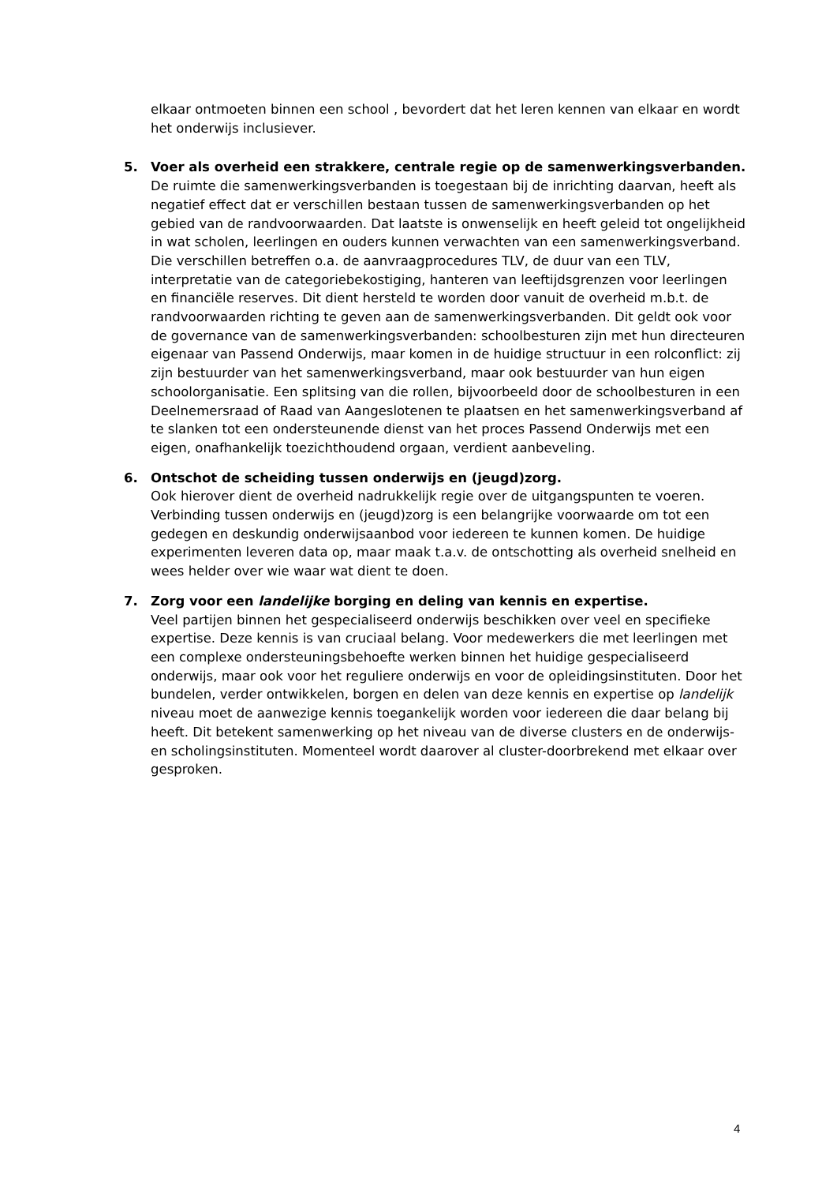elkaar ontmoeten binnen een school , bevordert dat het leren kennen van elkaar en wordt het onderwijs inclusiever.
5. Voer als overheid een strakkere, centrale regie op de samenwerkingsverbanden.
De ruimte die samenwerkingsverbanden is toegestaan bij de inrichting daarvan, heeft als negatief effect dat er verschillen bestaan tussen de samenwerkingsverbanden op het gebied van de randvoorwaarden. Dat laatste is onwenselijk en heeft geleid tot ongelijkheid in wat scholen, leerlingen en ouders kunnen verwachten van een samenwerkingsverband. Die verschillen betreffen o.a. de aanvraagprocedures TLV, de duur van een TLV, interpretatie van de categoriebekostiging, hanteren van leeftijdsgrenzen voor leerlingen en financiële reserves. Dit dient hersteld te worden door vanuit de overheid m.b.t. de randvoorwaarden richting te geven aan de samenwerkingsverbanden. Dit geldt ook voor de governance van de samenwerkingsverbanden: schoolbesturen zijn met hun directeuren eigenaar van Passend Onderwijs, maar komen in de huidige structuur in een rolconflict: zij zijn bestuurder van het samenwerkingsverband, maar ook bestuurder van hun eigen schoolorganisatie. Een splitsing van die rollen, bijvoorbeeld door de schoolbesturen in een Deelnemersraad of Raad van Aangeslotenen te plaatsen en het samenwerkingsverband af te slanken tot een ondersteunende dienst van het proces Passend Onderwijs met een eigen, onafhankelijk toezichthoudend orgaan, verdient aanbeveling.
6. Ontschot de scheiding tussen onderwijs en (jeugd)zorg.
Ook hierover dient de overheid nadrukkelijk regie over de uitgangspunten te voeren. Verbinding tussen onderwijs en (jeugd)zorg is een belangrijke voorwaarde om tot een gedegen en deskundig onderwijsaanbod voor iedereen te kunnen komen. De huidige experimenten leveren data op, maar maak t.a.v. de ontschotting als overheid snelheid en wees helder over wie waar wat dient te doen.
7. Zorg voor een landelijke borging en deling van kennis en expertise.
Veel partijen binnen het gespecialiseerd onderwijs beschikken over veel en specifieke expertise. Deze kennis is van cruciaal belang. Voor medewerkers die met leerlingen met een complexe ondersteuningsbehoefte werken binnen het huidige gespecialiseerd onderwijs, maar ook voor het reguliere onderwijs en voor de opleidingsinstituten. Door het bundelen, verder ontwikkelen, borgen en delen van deze kennis en expertise op landelijk niveau moet de aanwezige kennis toegankelijk worden voor iedereen die daar belang bij heeft. Dit betekent samenwerking op het niveau van de diverse clusters en de onderwijs- en scholingsinstituten. Momenteel wordt daarover al cluster-doorbrekend met elkaar over gesproken.
4